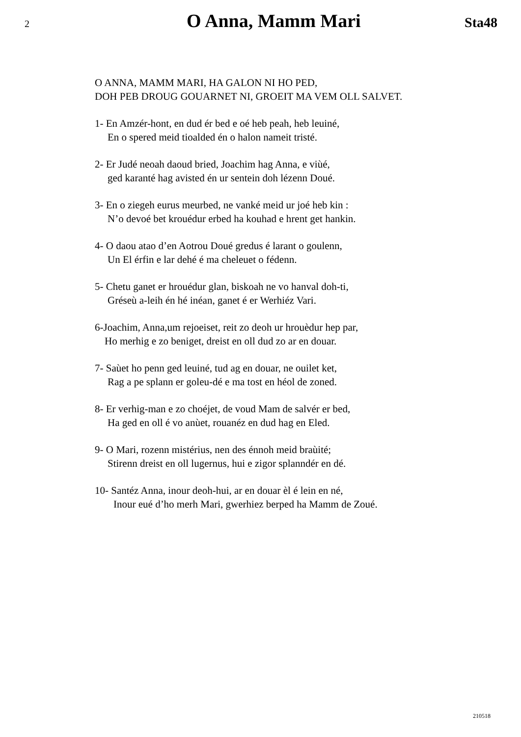2 O Anna, Mamm Mari Sta48
O ANNA, MAMM MARI, HA GALON NI HO PED,
DOH PEB DROUG GOUARNET NI, GROEIT MA VEM OLL SALVET.
1- En Amzér-hont, en dud ér bed e oé heb peah, heb leuiné,
En o spered meid tioalded én o halon nameit tristé.
2- Er Judé neoah daoud bried, Joachim hag Anna, e viùé,
ged karanté hag avisted én ur sentein doh lézenn Doué.
3- En o ziegeh eurus meurbed, ne vanké meid ur joé heb kin :
N’o devoé bet krouédur erbed ha kouhad e hrent get hankin.
4- O daou atao d’en Aotrou Doué gredus é larant o goulenn,
Un El érfin e lar dehé é ma cheleuet o fédenn.
5- Chetu ganet er hrouédur glan, biskoah ne vo hanval doh-ti,
Gréseù a-leih én hé inéan, ganet é er Werhiéz Vari.
6-Joachim, Anna,um rejoeiset, reit zo deoh ur hrouèdur hep par,
Ho merhig e zo beniget, dreist en oll dud zo ar en douar.
7- Saùet ho penn ged leuiné, tud ag en douar, ne ouilet ket,
Rag a pe splann er goleu-dé e ma tost en héol de zoned.
8- Er verhig-man e zo choéjet, de voud Mam de salvér er bed,
Ha ged en oll é vo anùet, rouanéz en dud hag en Eled.
9- O Mari, rozenn mistérius, nen des énnoh meid braùité;
Stirenn dreist en oll lugernus, hui e zigor splanndér en dé.
10- Santéz Anna, inour deoh-hui, ar en douar èl é lein en né,
Inour eué d’ho merh Mari, gwerhiez berped ha Mamm de Zoué.
210518